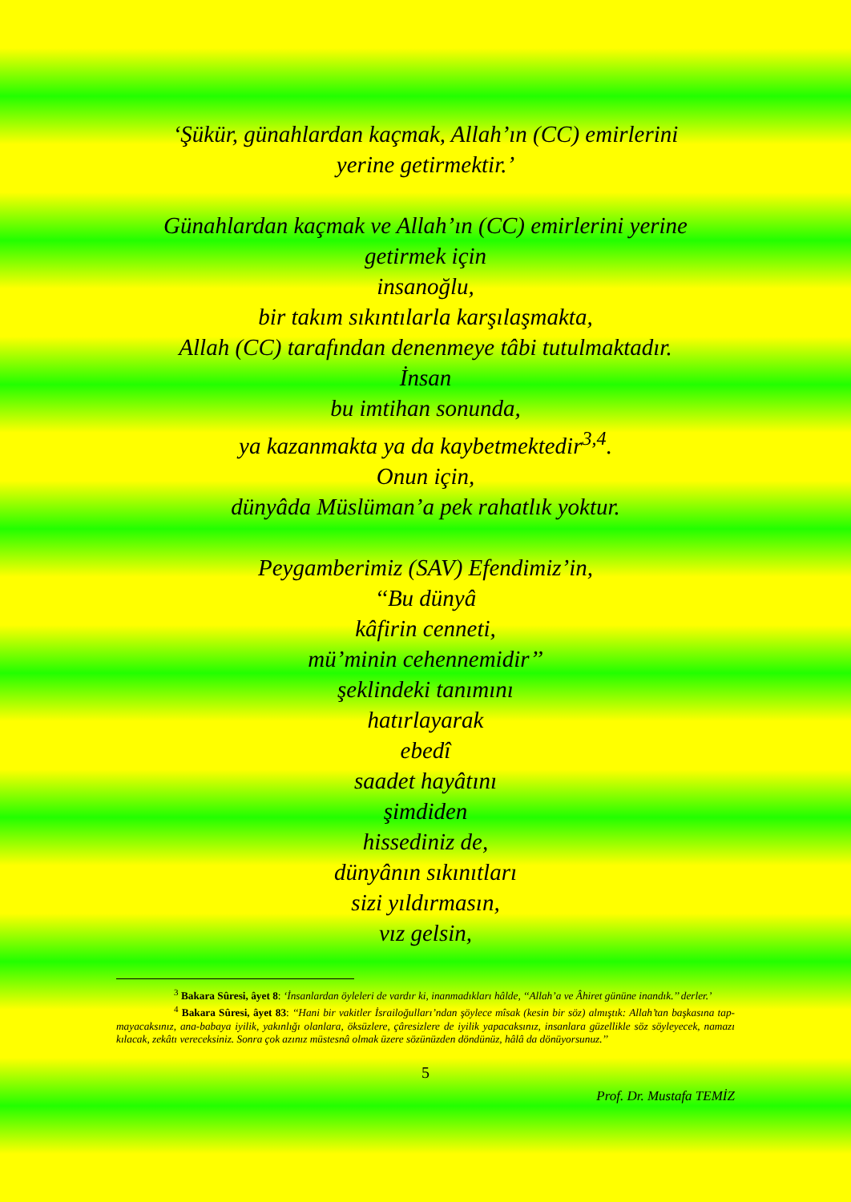‘Şükür, günahlardan kaçmak, Allah’ın (CC) emirlerini
yerine getirmektir.’
Günahlardan kaçmak ve Allah’ın (CC) emirlerini yerine
getirmek için
insanoğlu,
bir takım sıkıntılarla karşılaşmakta,
Allah (CC) tarafından denenmeye tâbi tutulmaktadır.
İnsan
bu imtihan sonunda,
ya kazanmakta ya da kaybetmektedir<sup>3,4</sup>.
Onun için,
dünyâda Müslüman’a pek rahatlık yoktur.
Peygamberimiz (SAV) Efendimiz’in,
‘‘Bu dünyâ
kâfirin cenneti,
mü’minin cehennemidir’’
şeklindeki tanımını
hatırlayarak
ebedî
saadet hayâtını
şimdiden
hissediniz de,
dünyânın sıkınıtları
sizi yıldırmasın,
vız gelsin,
<sup>3</sup> Bakara Sûresi, âyet 8: ‘İnsanlardan öyleleri de vardır ki, inanmadıkları hâlde, ‘‘Allah’a ve Âhiret gününe inandık.’’ derler.’
<sup>4</sup> Bakara Sûresi, âyet 83: ‘‘Hani bir vakitler İsrailoğulları’ndan şöylece mîsak (kesin bir söz) almıştık: Allah’tan başkasına tap-mayacaksınız, ana-babaya iyilik, yakınlığı olanlara, öksüzlere, çâresizlere de iyilik yapacaksınız, insanlara güzellikle söz söyleyecek, namazı kılacak, zekâtı vereceksiniz. Sonra çok azınız müstesnâ olmak üzere sözünüzden döndünüz, hâlâ da dönüyorsunuz.’’
5
Prof. Dr. Mustafa TEMİZ